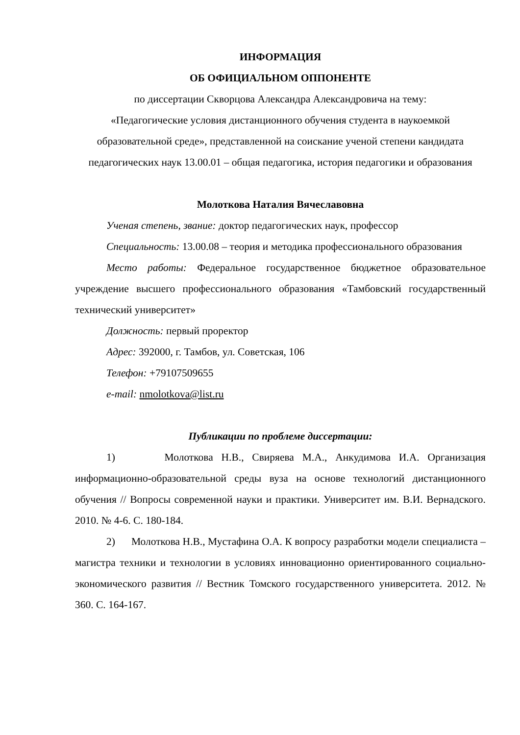ИНФОРМАЦИЯ
ОБ ОФИЦИАЛЬНОМ ОППОНЕНТЕ
по диссертации Скворцова Александра Александровича на тему:
«Педагогические условия дистанционного обучения студента в наукоемкой образовательной среде», представленной на соискание ученой степени кандидата педагогических наук 13.00.01 – общая педагогика, история педагогики и образования
Молоткова Наталия Вячеславовна
Ученая степень, звание: доктор педагогических наук, профессор
Специальность: 13.00.08 – теория и методика профессионального образования
Место работы: Федеральное государственное бюджетное образовательное учреждение высшего профессионального образования «Тамбовский государственный технический университет»
Должность: первый проректор
Адрес: 392000, г. Тамбов, ул. Советская, 106
Телефон: +79107509655
e-mail: nmolotkova@list.ru
Публикации по проблеме диссертации:
1) Молоткова Н.В., Свиряева М.А., Анкудимова И.А. Организация информационно-образовательной среды вуза на основе технологий дистанционного обучения // Вопросы современной науки и практики. Университет им. В.И. Вернадского. 2010. № 4-6. С. 180-184.
2) Молоткова Н.В., Мустафина О.А. К вопросу разработки модели специалиста – магистра техники и технологии в условиях инновационно ориентированного социально-экономического развития // Вестник Томского государственного университета. 2012. № 360. С. 164-167.